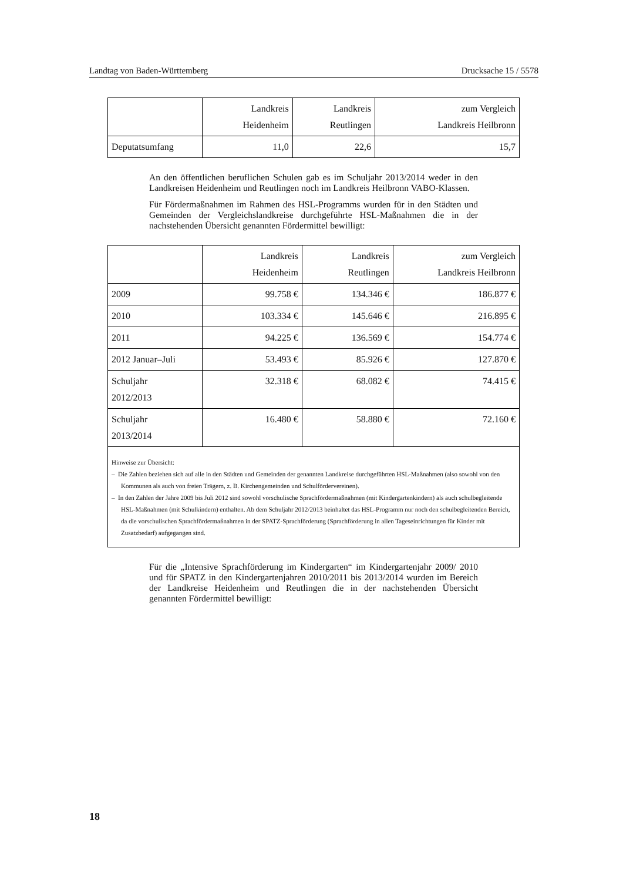Landtag von Baden-Württemberg Drucksache 15 / 5578
| | Landkreis Heidenheim | Landkreis Reutlingen | zum Vergleich Landkreis Heilbronn |
| --- | --- | --- | --- |
| Deputatsumfang | 11,0 | 22,6 | 15,7 |
An den öffentlichen beruflichen Schulen gab es im Schuljahr 2013/2014 weder in den Landkreisen Heidenheim und Reutlingen noch im Landkreis Heilbronn VABO-Klassen.
Für Fördermaßnahmen im Rahmen des HSL-Programms wurden für in den Städten und Gemeinden der Vergleichslandkreise durchgeführte HSL-Maßnahmen die in der nachstehenden Übersicht genannten Fördermittel bewilligt:
| | Landkreis Heidenheim | Landkreis Reutlingen | zum Vergleich Landkreis Heilbronn |
| --- | --- | --- | --- |
| 2009 | 99.758 € | 134.346 € | 186.877 € |
| 2010 | 103.334 € | 145.646 € | 216.895 € |
| 2011 | 94.225 € | 136.569 € | 154.774 € |
| 2012 Januar–Juli | 53.493 € | 85.926 € | 127.870 € |
| Schuljahr 2012/2013 | 32.318 € | 68.082 € | 74.415 € |
| Schuljahr 2013/2014 | 16.480 € | 58.880 € | 72.160 € |
| Hinweise zur Übersicht: – Die Zahlen beziehen sich auf alle in den Städten und Gemeinden der genannten Landkreise durchgeführten HSL-Maßnahmen (also sowohl von den Kommunen als auch von freien Trägern, z. B. Kirchengemeinden und Schulfördervereinen). – In den Zahlen der Jahre 2009 bis Juli 2012 sind sowohl vorschulische Sprachfördermaßnahmen (mit Kindergartenkindern) als auch schulbegleitende HSL-Maßnahmen (mit Schulkindern) enthalten. Ab dem Schuljahr 2012/2013 beinhaltet das HSL-Programm nur noch den schulbegleitenden Bereich, da die vorschulischen Sprachfördermaßnahmen in der SPATZ-Sprachförderung (Sprachförderung in allen Tageseinrichtungen für Kinder mit Zusatzbedarf) aufgegangen sind. | | | |
Für die „Intensive Sprachförderung im Kindergarten“ im Kindergartenjahr 2009/ 2010 und für SPATZ in den Kindergartenjahren 2010/2011 bis 2013/2014 wurden im Bereich der Landkreise Heidenheim und Reutlingen die in der nachstehenden Übersicht genannten Fördermittel bewilligt:
18